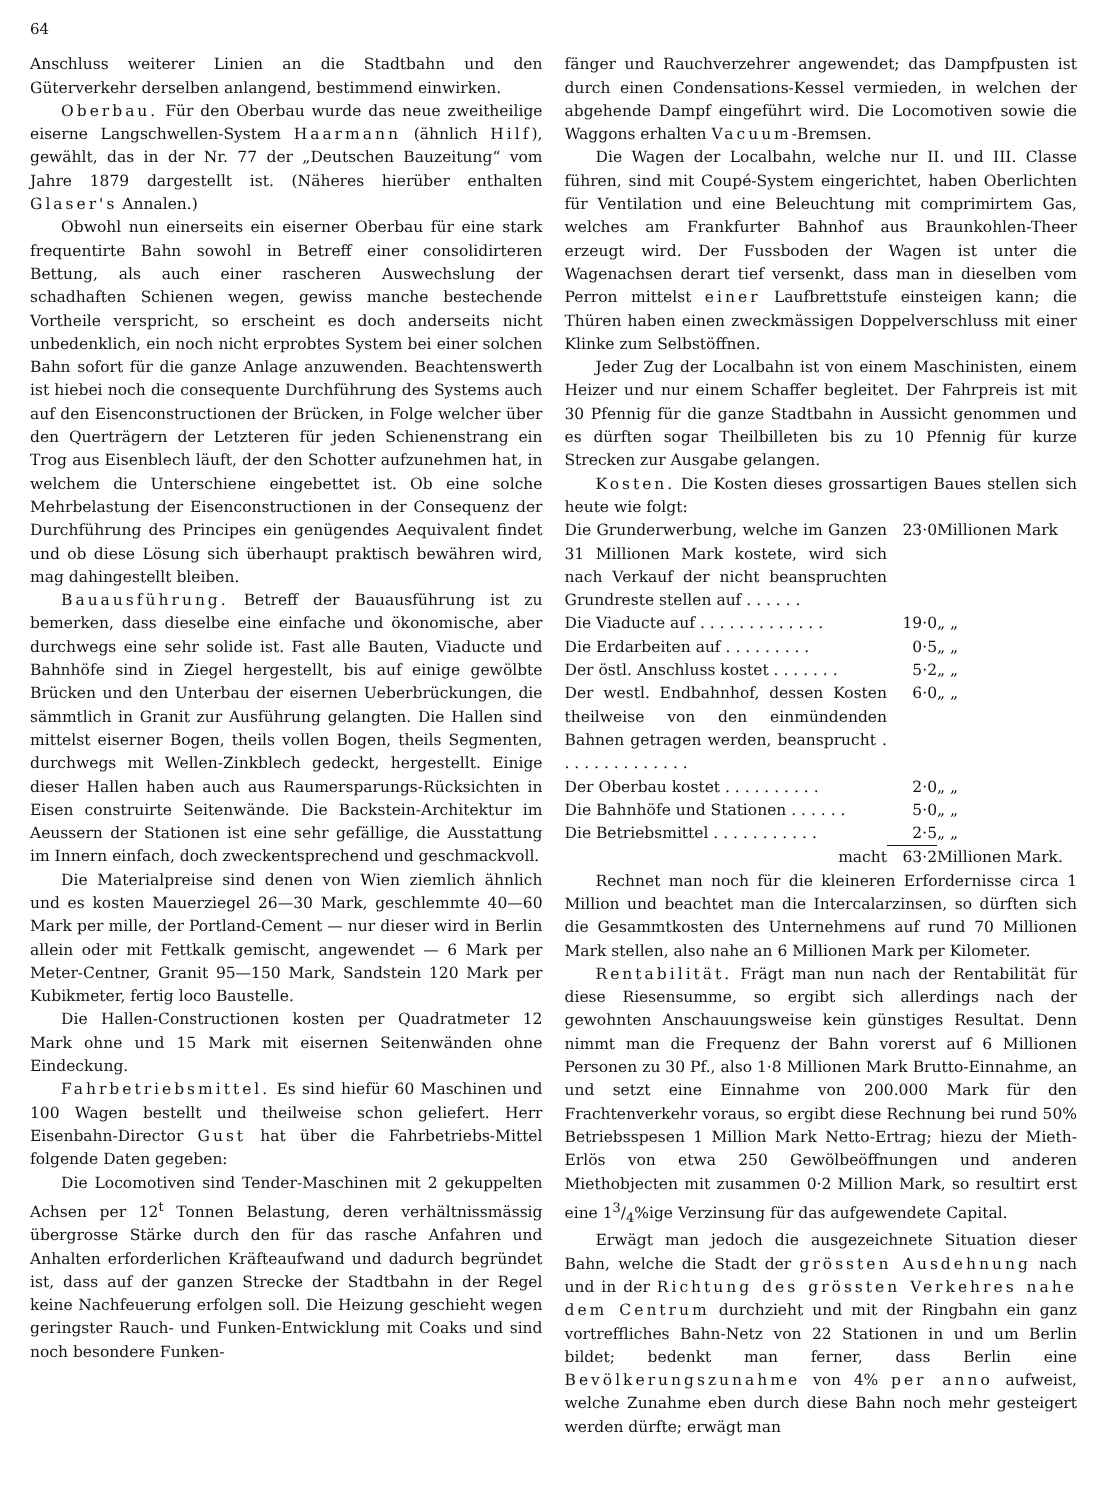64
Anschluss weiterer Linien an die Stadtbahn und den Güterverkehr derselben anlangend, bestimmend einwirken.
Oberbau. Für den Oberbau wurde das neue zweitheilige eiserne Langschwellen-System Haarmann (ähnlich Hilf), gewählt, das in der Nr. 77 der „Deutschen Bauzeitung“ vom Jahre 1879 dargestellt ist. (Näheres hierüber enthalten Glaser's Annalen.)
Obwohl nun einerseits ein eiserner Oberbau für eine stark frequentirte Bahn sowohl in Betreff einer consolidirteren Bettung, als auch einer rascheren Auswechslung der schadhaften Schienen wegen, gewiss manche bestechende Vortheile verspricht, so erscheint es doch anderseits nicht unbedenklich, ein noch nicht erprobtes System bei einer solchen Bahn sofort für die ganze Anlage anzuwenden. Beachtenswerth ist hiebei noch die consequente Durchführung des Systems auch auf den Eisenconstructionen der Brücken, in Folge welcher über den Querträgern der Letzteren für jeden Schienenstrang ein Trog aus Eisenblech läuft, der den Schotter aufzunehmen hat, in welchem die Unterschiene eingebettet ist. Ob eine solche Mehrbelastung der Eisenconstructionen in der Consequenz der Durchführung des Principes ein genügendes Aequivalent findet und ob diese Lösung sich überhaupt praktisch bewähren wird, mag dahingestellt bleiben.
Bauausführung. Betreff der Bauausführung ist zu bemerken, dass dieselbe eine einfache und ökonomische, aber durchwegs eine sehr solide ist. Fast alle Bauten, Viaducte und Bahnhöfe sind in Ziegel hergestellt, bis auf einige gewölbte Brücken und den Unterbau der eisernen Ueberbrückungen, die sämmtlich in Granit zur Ausführung gelangten. Die Hallen sind mittelst eiserner Bogen, theils vollen Bogen, theils Segmenten, durchwegs mit Wellen-Zinkblech gedeckt, hergestellt. Einige dieser Hallen haben auch aus Raumersparungs-Rücksichten in Eisen construirte Seitenwände. Die Backstein-Architektur im Aeussern der Stationen ist eine sehr gefällige, die Ausstattung im Innern einfach, doch zweckentsprechend und geschmackvoll.
Die Materialpreise sind denen von Wien ziemlich ähnlich und es kosten Mauerziegel 26—30 Mark, geschlemmte 40—60 Mark per mille, der Portland-Cement — nur dieser wird in Berlin allein oder mit Fettkalk gemischt, angewendet — 6 Mark per Meter-Centner, Granit 95—150 Mark, Sandstein 120 Mark per Kubikmeter, fertig loco Baustelle.
Die Hallen-Constructionen kosten per Quadratmeter 12 Mark ohne und 15 Mark mit eisernen Seitenwänden ohne Eindeckung.
Fahrbetriebsmittel. Es sind hiefür 60 Maschinen und 100 Wagen bestellt und theilweise schon geliefert. Herr Eisenbahn-Director Gust hat über die Fahrbetriebs-Mittel folgende Daten gegeben:
Die Locomotiven sind Tender-Maschinen mit 2 gekuppelten Achsen per 12<sup>t</sup> Tonnen Belastung, deren verhältnissmässig übergrosse Stärke durch den für das rasche Anfahren und Anhalten erforderlichen Kräfteaufwand und dadurch begründet ist, dass auf der ganzen Strecke der Stadtbahn in der Regel keine Nachfeuerung erfolgen soll. Die Heizung geschieht wegen geringster Rauch- und Funken-Entwicklung mit Coaks und sind noch besondere Funken-
fänger und Rauchverzehrer angewendet; das Dampfpusten ist durch einen Condensations-Kessel vermieden, in welchen der abgehende Dampf eingeführt wird. Die Locomotiven sowie die Waggons erhalten Vacuum-Bremsen.
Die Wagen der Localbahn, welche nur II. und III. Classe führen, sind mit Coupé-System eingerichtet, haben Oberlichten für Ventilation und eine Beleuchtung mit comprimirtem Gas, welches am Frankfurter Bahnhof aus Braunkohlen-Theer erzeugt wird. Der Fussboden der Wagen ist unter die Wagenachsen derart tief versenkt, dass man in dieselben vom Perron mittelst einer Laufbrettstufe einsteigen kann; die Thüren haben einen zweckmässigen Doppelverschluss mit einer Klinke zum Selbstöffnen.
Jeder Zug der Localbahn ist von einem Maschinisten, einem Heizer und nur einem Schaffer begleitet. Der Fahrpreis ist mit 30 Pfennig für die ganze Stadtbahn in Aussicht genommen und es dürften sogar Theilbilleten bis zu 10 Pfennig für kurze Strecken zur Ausgabe gelangen.
Kosten. Die Kosten dieses grossartigen Baues stellen sich heute wie folgt:
| Die Grunderwerbung, welche im Ganzen 31 Millionen Mark kostete, wird sich nach Verkauf der nicht beanspruchten Grundreste stellen auf . . . . . . | 23·0 | Millionen Mark |
| Die Viaducte auf . . . . . . . . . . . . . | 19·0 | „ „ |
| Die Erdarbeiten auf . . . . . . . . . | 0·5 | „ „ |
| Der östl. Anschluss kostet . . . . . . . | 5·2 | „ „ |
| Der westl. Endbahnhof, dessen Kosten theilweise von den einmündenden Bahnen getragen werden, beansprucht . . . . . . . . . . . . . . | 6·0 | „ „ |
| Der Oberbau kostet . . . . . . . . . . | 2·0 | „ „ |
| Die Bahnhöfe und Stationen . . . . . . | 5·0 | „ „ |
| Die Betriebsmittel . . . . . . . . . . . | 2·5 | „ „ |
| macht | 63·2 | Millionen Mark. |
Rechnet man noch für die kleineren Erfordernisse circa 1 Million und beachtet man die Intercalarzinsen, so dürften sich die Gesammtkosten des Unternehmens auf rund 70 Millionen Mark stellen, also nahe an 6 Millionen Mark per Kilometer.
Rentabilität. Frägt man nun nach der Rentabilität für diese Riesensumme, so ergibt sich allerdings nach der gewohnten Anschauungsweise kein günstiges Resultat. Denn nimmt man die Frequenz der Bahn vorerst auf 6 Millionen Personen zu 30 Pf., also 1·8 Millionen Mark Brutto-Einnahme, an und setzt eine Einnahme von 200.000 Mark für den Frachtenverkehr voraus, so ergibt diese Rechnung bei rund 50% Betriebsspesen 1 Million Mark Netto-Ertrag; hiezu der Mieth-Erlös von etwa 250 Gewölbeöffnungen und anderen Miethobjecten mit zusammen 0·2 Million Mark, so resultirt erst eine 13/4%ige Verzinsung für das aufgewendete Capital.
Erwägt man jedoch die ausgezeichnete Situation dieser Bahn, welche die Stadt der grössten Ausdehnung nach und in der Richtung des grössten Verkehres nahe dem Centrum durchzieht und mit der Ringbahn ein ganz vortreffliches Bahn-Netz von 22 Stationen in und um Berlin bildet; bedenkt man ferner, dass Berlin eine Bevölkerungszunahme von 4% per anno aufweist, welche Zunahme eben durch diese Bahn noch mehr gesteigert werden dürfte; erwägt man